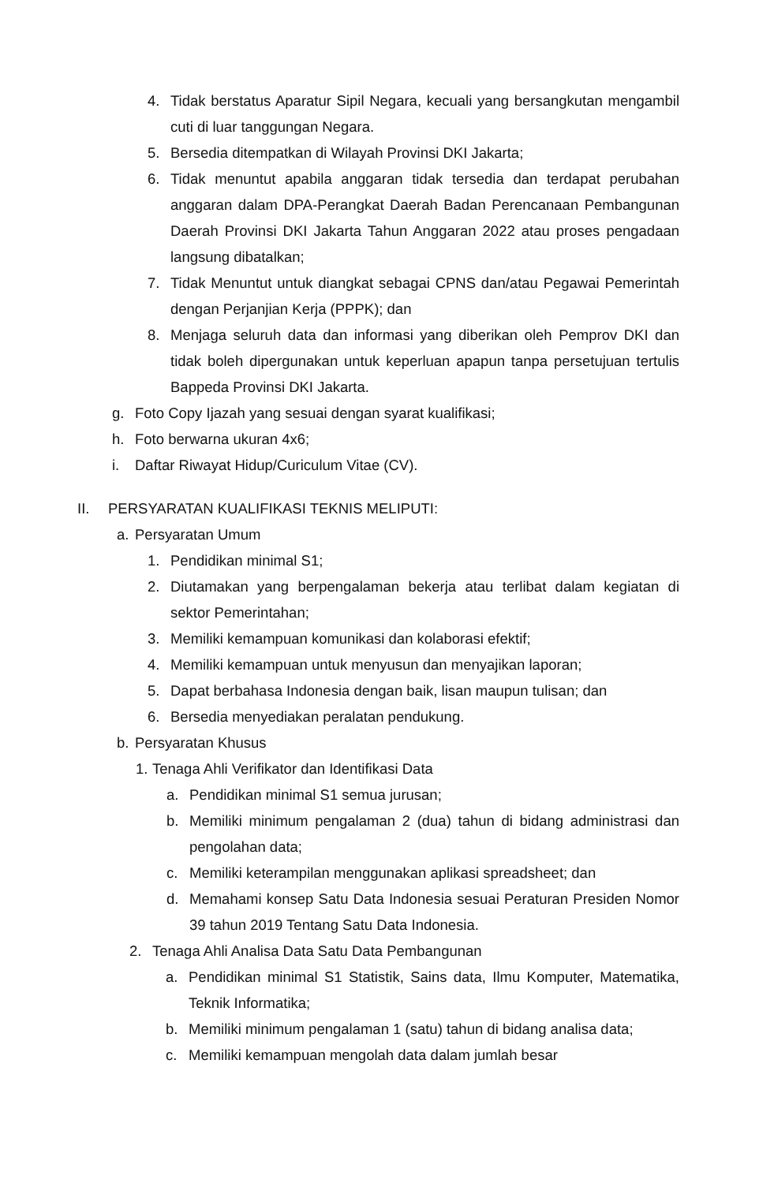4. Tidak berstatus Aparatur Sipil Negara, kecuali yang bersangkutan mengambil cuti di luar tanggungan Negara.
5. Bersedia ditempatkan di Wilayah Provinsi DKI Jakarta;
6. Tidak menuntut apabila anggaran tidak tersedia dan terdapat perubahan anggaran dalam DPA-Perangkat Daerah Badan Perencanaan Pembangunan Daerah Provinsi DKI Jakarta Tahun Anggaran 2022 atau proses pengadaan langsung dibatalkan;
7. Tidak Menuntut untuk diangkat sebagai CPNS dan/atau Pegawai Pemerintah dengan Perjanjian Kerja (PPPK); dan
8. Menjaga seluruh data dan informasi yang diberikan oleh Pemprov DKI dan tidak boleh dipergunakan untuk keperluan apapun tanpa persetujuan tertulis Bappeda Provinsi DKI Jakarta.
g. Foto Copy Ijazah yang sesuai dengan syarat kualifikasi;
h. Foto berwarna ukuran 4x6;
i. Daftar Riwayat Hidup/Curiculum Vitae (CV).
II. PERSYARATAN KUALIFIKASI TEKNIS MELIPUTI:
a. Persyaratan Umum
1. Pendidikan minimal S1;
2. Diutamakan yang berpengalaman bekerja atau terlibat dalam kegiatan di sektor Pemerintahan;
3. Memiliki kemampuan komunikasi dan kolaborasi efektif;
4. Memiliki kemampuan untuk menyusun dan menyajikan laporan;
5. Dapat berbahasa Indonesia dengan baik, lisan maupun tulisan; dan
6. Bersedia menyediakan peralatan pendukung.
b. Persyaratan Khusus
1. Tenaga Ahli Verifikator dan Identifikasi Data
a. Pendidikan minimal S1 semua jurusan;
b. Memiliki minimum pengalaman 2 (dua) tahun di bidang administrasi dan pengolahan data;
c. Memiliki keterampilan menggunakan aplikasi spreadsheet; dan
d. Memahami konsep Satu Data Indonesia sesuai Peraturan Presiden Nomor 39 tahun 2019 Tentang Satu Data Indonesia.
2. Tenaga Ahli Analisa Data Satu Data Pembangunan
a. Pendidikan minimal S1 Statistik, Sains data, Ilmu Komputer, Matematika, Teknik Informatika;
b. Memiliki minimum pengalaman 1 (satu) tahun di bidang analisa data;
c. Memiliki kemampuan mengolah data dalam jumlah besar